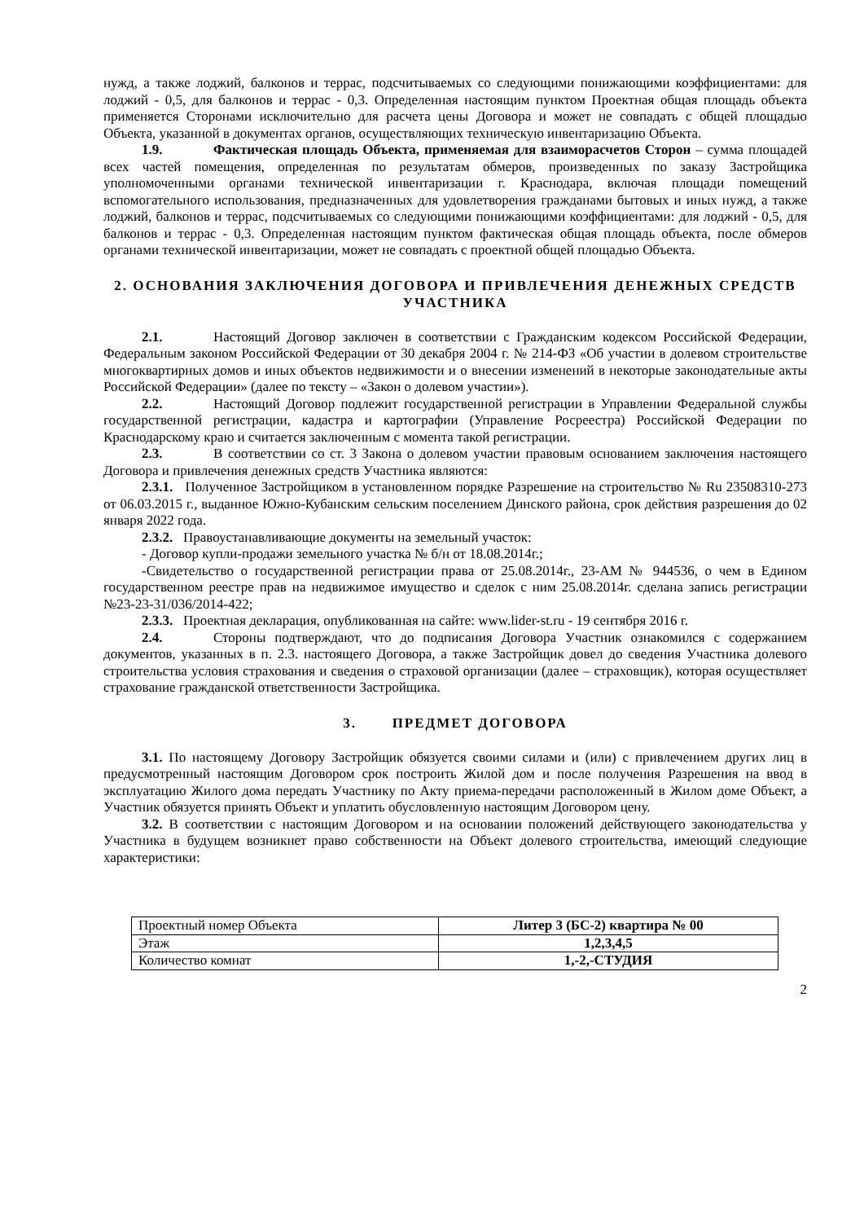нужд, а также лоджий, балконов и террас, подсчитываемых со следующими понижающими коэффициентами: для лоджий - 0,5, для балконов и террас - 0,3. Определенная настоящим пунктом Проектная общая площадь объекта применяется Сторонами исключительно для расчета цены Договора и может не совпадать с общей площадью Объекта, указанной в документах органов, осуществляющих техническую инвентаризацию Объекта.
1.9. Фактическая площадь Объекта, применяемая для взаиморасчетов Сторон – сумма площадей всех частей помещения, определенная по результатам обмеров, произведенных по заказу Застройщика уполномоченными органами технической инвентаризации г. Краснодара, включая площади помещений вспомогательного использования, предназначенных для удовлетворения гражданами бытовых и иных нужд, а также лоджий, балконов и террас, подсчитываемых со следующими понижающими коэффициентами: для лоджий - 0,5, для балконов и террас - 0,3. Определенная настоящим пунктом фактическая общая площадь объекта, после обмеров органами технической инвентаризации, может не совпадать с проектной общей площадью Объекта.
2. ОСНОВАНИЯ ЗАКЛЮЧЕНИЯ ДОГОВОРА И ПРИВЛЕЧЕНИЯ ДЕНЕЖНЫХ СРЕДСТВ УЧАСТНИКА
2.1. Настоящий Договор заключен в соответствии с Гражданским кодексом Российской Федерации, Федеральным законом Российской Федерации от 30 декабря 2004 г. № 214-ФЗ «Об участии в долевом строительстве многоквартирных домов и иных объектов недвижимости и о внесении изменений в некоторые законодательные акты Российской Федерации» (далее по тексту – «Закон о долевом участии»).
2.2. Настоящий Договор подлежит государственной регистрации в Управлении Федеральной службы государственной регистрации, кадастра и картографии (Управление Росреестра) Российской Федерации по Краснодарскому краю и считается заключенным с момента такой регистрации.
2.3. В соответствии со ст. 3 Закона о долевом участии правовым основанием заключения настоящего Договора и привлечения денежных средств Участника являются:
2.3.1. Полученное Застройщиком в установленном порядке Разрешение на строительство № Ru 23508310-273 от 06.03.2015 г., выданное Южно-Кубанским сельским поселением Динского района, срок действия разрешения до 02 января 2022 года.
2.3.2. Правоустанавливающие документы на земельный участок:
- Договор купли-продажи земельного участка № б/н от 18.08.2014г.;
-Свидетельство о государственной регистрации права от 25.08.2014г., 23-АМ № 944536, о чем в Едином государственном реестре прав на недвижимое имущество и сделок с ним 25.08.2014г. сделана запись регистрации №23-23-31/036/2014-422;
2.3.3. Проектная декларация, опубликованная на сайте: www.lider-st.ru - 19 сентября 2016 г.
2.4. Стороны подтверждают, что до подписания Договора Участник ознакомился с содержанием документов, указанных в п. 2.3. настоящего Договора, а также Застройщик довел до сведения Участника долевого строительства условия страхования и сведения о страховой организации (далее – страховщик), которая осуществляет страхование гражданской ответственности Застройщика.
3. ПРЕДМЕТ ДОГОВОРА
3.1. По настоящему Договору Застройщик обязуется своими силами и (или) с привлечением других лиц в предусмотренный настоящим Договором срок построить Жилой дом и после получения Разрешения на ввод в эксплуатацию Жилого дома передать Участнику по Акту приема-передачи расположенный в Жилом доме Объект, а Участник обязуется принять Объект и уплатить обусловленную настоящим Договором цену.
3.2. В соответствии с настоящим Договором и на основании положений действующего законодательства у Участника в будущем возникнет право собственности на Объект долевого строительства, имеющий следующие характеристики:
| Проектный номер Объекта | Литер 3 (БС-2) квартира № 00 |
| Этаж | 1,2,3,4,5 |
| Количество комнат | 1,-2,-СТУДИЯ |
2